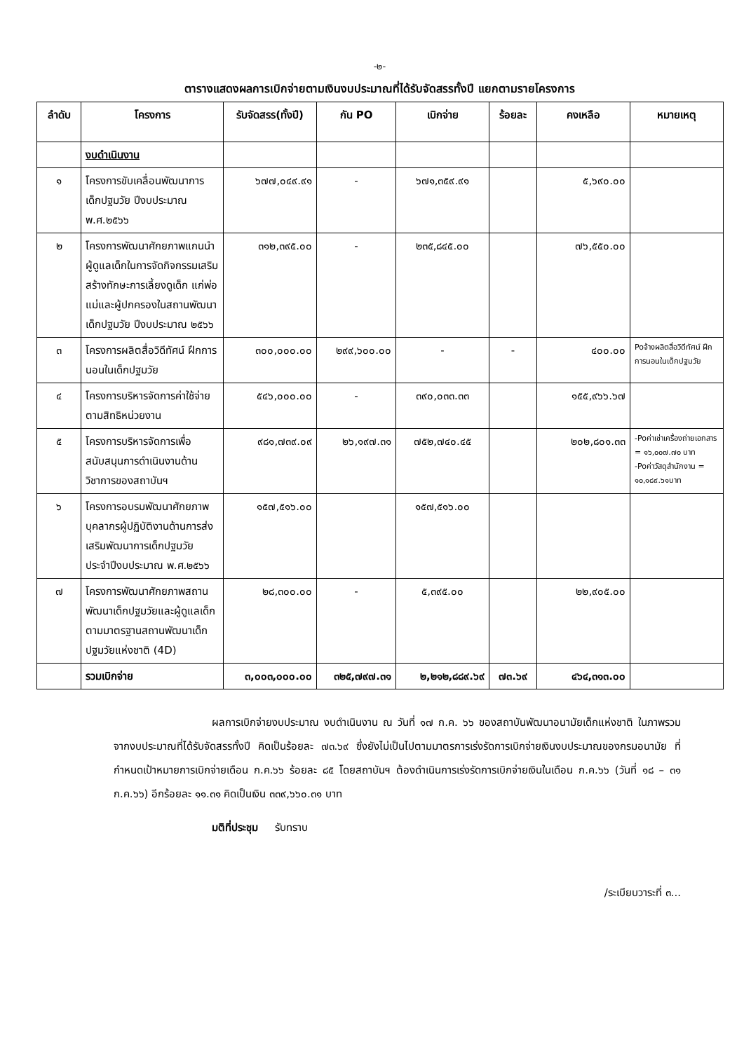-๒-
ตารางแสดงผลการเบิกจ่ายตามเงินงบประมาณที่ได้รับจัดสรรทั้งปี แยกตามรายโครงการ
| ลำดับ | โครงการ | รับจัดสรร(ทั้งปี) | กัน PO | เบิกจ่าย | ร้อยละ | คงเหลือ | หมายเหตุ |
| --- | --- | --- | --- | --- | --- | --- | --- |
| | งบดำเนินงาน | | | | | | |
| ๑ | โครงการขับเคลื่อนพัฒนาการเด็กปฐมวัย ปีงบประมาณ พ.ศ.๒๕๖๖ | ๖๗๗,๐๔๙.๙๑ | - | ๖๗๑,๓๕๙.๙๑ | | ๕,๖๙๐.๐๐ | |
| ๒ | โครงการพัฒนาศักยภาพแกนนำผู้ดูแลเด็กในการจัดกิจกรรมเสริมสร้างทักษะการเลี้ยงดูเด็ก แก่พ่อแม่และผู้ปกครองในสถานพัฒนาเด็กปฐมวัย ปีงบประมาณ ๒๕๖๖ | ๓๑๒,๓๙๕.๐๐ | - | ๒๓๕,๘๔๕.๐๐ | | ๗๖,๕๕๐.๐๐ | |
| ๓ | โครงการผลิตสื่อวิดีทัศน์ ฝึกการนอนในเด็กปฐมวัย | ๓๐๐,๐๐๐.๐๐ | ๒๙๙,๖๐๐.๐๐ | - | - | ๔๐๐.๐๐ | Poจ้างผลิตสื่อวิดีทัศน์ ฝึกการนอนในเด็กปฐมวัย |
| ๔ | โครงการบริหารจัดการค่าใช้จ่ายตามสิทธิหน่วยงาน | ๕๔๖,๐๐๐.๐๐ | - | ๓๙๐,๐๓๓.๓๓ | | ๑๕๕,๙๖๖.๖๗ | |
| ๕ | โครงการบริหารจัดการเพื่อสนับสนุนการดำเนินงานด้านวิชาการของสถาบันฯ | ๙๘๑,๗๓๙.๐๙ | ๒๖,๑๙๗.๓๑ | ๗๕๒,๗๔๐.๔๕ | | ๒๐๒,๘๐๑.๓๓ | -Poค่าเช่าเครื่องถ่ายเอกสาร = ๑๖,๐๐๗.๗๐ บาท -Poค่าวัสดุสำนักงาน = ๑๐,๑๘๙.๖๑บาท |
| ๖ | โครงการอบรมพัฒนาศักยภาพบุคลากรผู้ปฏิบัติงานด้านการส่งเสริมพัฒนาการเด็กปฐมวัย ประจำปีงบประมาณ พ.ศ.๒๕๖๖ | ๑๕๗,๕๑๖.๐๐ | | ๑๕๗,๕๑๖.๐๐ | | | |
| ๗ | โครงการพัฒนาศักยภาพสถานพัฒนาเด็กปฐมวัยและผู้ดูแลเด็กตามมาตรฐานสถานพัฒนาเด็กปฐมวัยแห่งชาติ (4D) | ๒๘,๓๐๐.๐๐ | - | ๕,๓๙๕.๐๐ | | ๒๒,๙๐๕.๐๐ | |
| | รวมเบิกจ่าย | ๓,๐๐๓,๐๐๐.๐๐ | ๓๒๕,๗๙๗.๓๑ | ๒,๒๑๒,๘๘๙.๖๙ | ๗๓.๖๙ | ๔๖๔,๓๑๓.๐๐ | |
ผลการเบิกจ่ายงบประมาณ งบดำเนินงาน ณ วันที่ ๑๗ ก.ค. ๖๖ ของสถาบันพัฒนาอนามัยเด็กแห่งชาติ ในภาพรวมจากงบประมาณที่ได้รับจัดสรรทั้งปี คิดเป็นร้อยละ ๗๓.๖๙ ซึ่งยังไม่เป็นไปตามมาตรการเร่งรัดการเบิกจ่ายเงินงบประมาณของกรมอนามัย ที่กำหนดเป้าหมายการเบิกจ่ายเดือน ก.ค.๖๖ ร้อยละ ๘๕ โดยสถาบันฯ ต้องดำเนินการเร่งรัดการเบิกจ่ายเงินในเดือน ก.ค.๖๖ (วันที่ ๑๘ – ๓๑ ก.ค.๖๖) อีกร้อยละ ๑๑.๓๑ คิดเป็นเงิน ๓๓๙,๖๖๐.๓๑ บาท
มติที่ประชุม รับทราบ
/ระเบียบวาระที่ ๓...